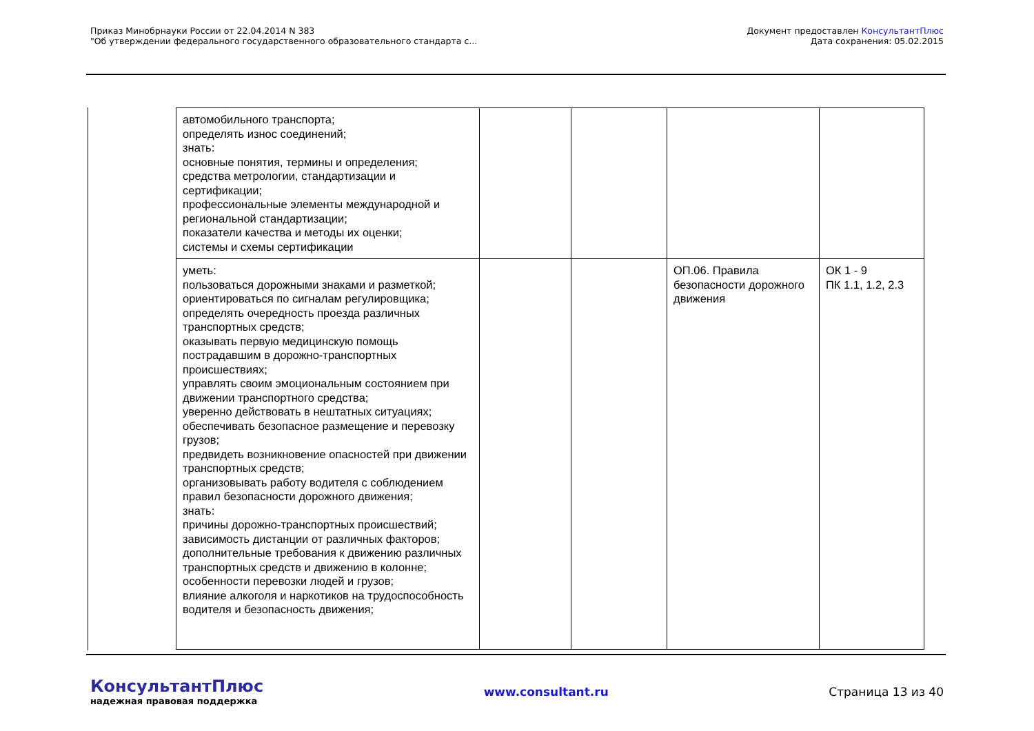Приказ Минобрнауки России от 22.04.2014 N 383
"Об утверждении федерального государственного образовательного стандарта с...
Документ предоставлен КонсультантПлюс
Дата сохранения: 05.02.2015
| автомобильного транспорта; определять износ соединений; знать: основные понятия, термины и определения; средства метрологии, стандартизации и сертификации; профессиональные элементы международной и региональной стандартизации; показатели качества и методы их оценки; системы и схемы сертификации | | | | |
| уметь: пользоваться дорожными знаками и разметкой; ориентироваться по сигналам регулировщика; определять очередность проезда различных транспортных средств; оказывать первую медицинскую помощь пострадавшим в дорожно-транспортных происшествиях; управлять своим эмоциональным состоянием при движении транспортного средства; уверенно действовать в нештатных ситуациях; обеспечивать безопасное размещение и перевозку грузов; предвидеть возникновение опасностей при движении транспортных средств; организовывать работу водителя с соблюдением правил безопасности дорожного движения; знать: причины дорожно-транспортных происшествий; зависимость дистанции от различных факторов; дополнительные требования к движению различных транспортных средств и движению в колонне; особенности перевозки людей и грузов; влияние алкоголя и наркотиков на трудоспособность водителя и безопасность движения; | | | ОП.06. Правила безопасности дорожного движения | ОК 1 - 9 ПК 1.1, 1.2, 2.3 |
КонсультантПлюс
надежная правовая поддержка
www.consultant.ru Страница 13 из 40